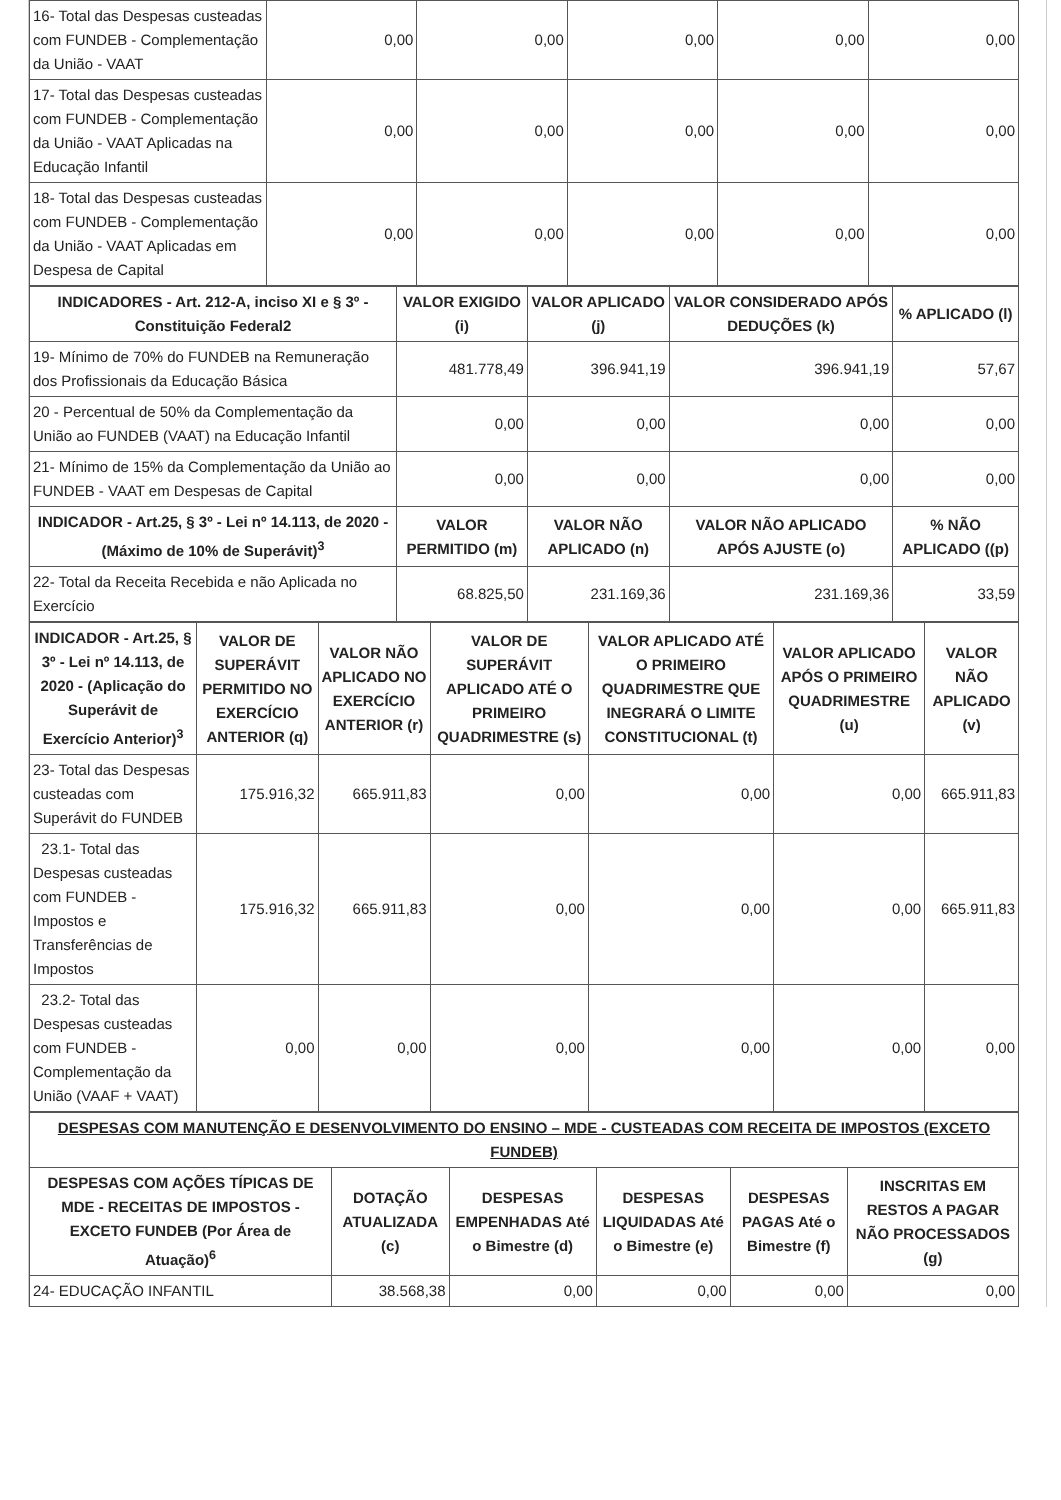| 16- Total das Despesas custeadas com FUNDEB - Complementação da União - VAAT | 0,00 | 0,00 | 0,00 | 0,00 | 0,00 |
| 17- Total das Despesas custeadas com FUNDEB - Complementação da União - VAAT Aplicadas na Educação Infantil | 0,00 | 0,00 | 0,00 | 0,00 | 0,00 |
| 18- Total das Despesas custeadas com FUNDEB - Complementação da União - VAAT Aplicadas em Despesa de Capital | 0,00 | 0,00 | 0,00 | 0,00 | 0,00 |
| INDICADORES - Art. 212-A, inciso XI e § 3º - Constituição Federal2 | VALOR EXIGIDO (i) | VALOR APLICADO (j) | VALOR CONSIDERADO APÓS DEDUÇÕES (k) | % APLICADO (l) |
| --- | --- | --- | --- | --- |
| 19- Mínimo de 70% do FUNDEB na Remuneração dos Profissionais da Educação Básica | 481.778,49 | 396.941,19 | 396.941,19 | 57,67 |
| 20 - Percentual de 50% da Complementação da União ao FUNDEB (VAAT) na Educação Infantil | 0,00 | 0,00 | 0,00 | 0,00 |
| 21- Mínimo de 15% da Complementação da União ao FUNDEB - VAAT em Despesas de Capital | 0,00 | 0,00 | 0,00 | 0,00 |
| INDICADOR - Art.25, § 3º - Lei nº 14.113, de 2020 - (Máximo de 10% de Superávit)<sup>3</sup> | VALOR PERMITIDO (m) | VALOR NÃO APLICADO (n) | VALOR NÃO APLICADO APÓS AJUSTE (o) | % NÃO APLICADO ((p) |
| 22- Total da Receita Recebida e não Aplicada no Exercício | 68.825,50 | 231.169,36 | 231.169,36 | 33,59 |
| INDICADOR - Art.25, § 3º - Lei nº 14.113, de 2020 - (Aplicação do Superávit de Exercício Anterior)<sup>3</sup> | VALOR DE SUPERÁVIT PERMITIDO NO EXERCÍCIO ANTERIOR (q) | VALOR NÃO APLICADO NO EXERCÍCIO ANTERIOR (r) | VALOR DE SUPERÁVIT APLICADO ATÉ O PRIMEIRO QUADRIMESTRE (s) | VALOR APLICADO ATÉ O PRIMEIRO QUADRIMESTRE QUE INEGRARÁ O LIMITE CONSTITUCIONAL (t) | VALOR APLICADO APÓS O PRIMEIRO QUADRIMESTRE (u) | VALOR NÃO APLICADO (v) |
| --- | --- | --- | --- | --- | --- | --- |
| 23- Total das Despesas custeadas com Superávit do FUNDEB | 175.916,32 | 665.911,83 | 0,00 | 0,00 | 0,00 | 665.911,83 |
| 23.1- Total das Despesas custeadas com FUNDEB - Impostos e Transferências de Impostos | 175.916,32 | 665.911,83 | 0,00 | 0,00 | 0,00 | 665.911,83 |
| 23.2- Total das Despesas custeadas com FUNDEB - Complementação da União (VAAF + VAAT) | 0,00 | 0,00 | 0,00 | 0,00 | 0,00 | 0,00 |
| DESPESAS COM MANUTENÇÃO E DESENVOLVIMENTO DO ENSINO – MDE - CUSTEADAS COM RECEITA DE IMPOSTOS (EXCETO FUNDEB) | | | | | |
| DESPESAS COM AÇÕES TÍPICAS DE MDE - RECEITAS DE IMPOSTOS - EXCETO FUNDEB (Por Área de Atuação)<sup>6</sup> | DOTAÇÃO ATUALIZADA (c) | DESPESAS EMPENHADAS Até o Bimestre (d) | DESPESAS LIQUIDADAS Até o Bimestre (e) | DESPESAS PAGAS Até o Bimestre (f) | INSCRITAS EM RESTOS A PAGAR NÃO PROCESSADOS (g) |
| 24- EDUCAÇÃO INFANTIL | 38.568,38 | 0,00 | 0,00 | 0,00 | 0,00 |